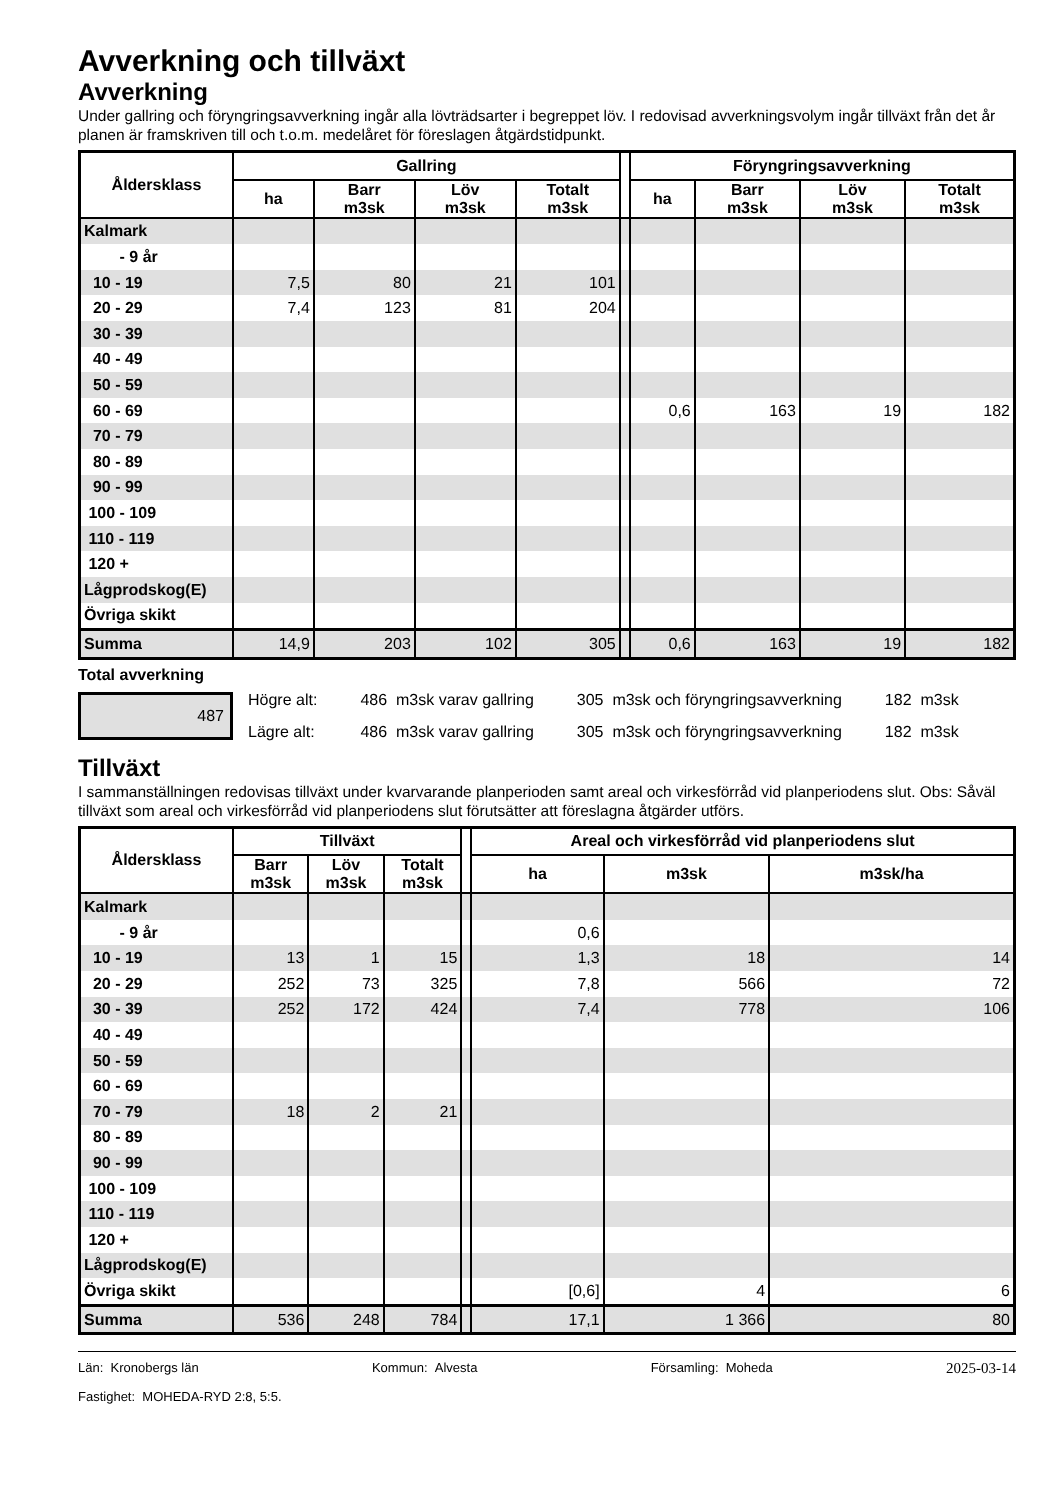Avverkning och tillväxt
Avverkning
Under gallring och föryngringsavverkning ingår alla lövträdsarter i begreppet löv. I redovisad avverkningsvolym ingår tillväxt från det år planen är framskriven till och t.o.m. medelåret för föreslagen åtgärdstidpunkt.
| Åldersklass | Gallring | | | | | Föryngringsavverkning | | | |
| --- | --- | --- | --- | --- | --- | --- | --- | --- | --- |
| | ha | Barr m3sk | Löv m3sk | Totalt m3sk | | ha | Barr m3sk | Löv m3sk | Totalt m3sk |
| Kalmark | | | | | | | | | |
| - 9 år | | | | | | | | | |
| 10 - 19 | 7,5 | 80 | 21 | 101 | | | | | |
| 20 - 29 | 7,4 | 123 | 81 | 204 | | | | | |
| 30 - 39 | | | | | | | | | |
| 40 - 49 | | | | | | | | | |
| 50 - 59 | | | | | | | | | |
| 60 - 69 | | | | | | 0,6 | 163 | 19 | 182 |
| 70 - 79 | | | | | | | | | |
| 80 - 89 | | | | | | | | | |
| 90 - 99 | | | | | | | | | |
| 100 - 109 | | | | | | | | | |
| 110 - 119 | | | | | | | | | |
| 120 + | | | | | | | | | |
| Lågprodskog(E) | | | | | | | | | |
| Övriga skikt | | | | | | | | | |
| Summa | 14,9 | 203 | 102 | 305 | | 0,6 | 163 | 19 | 182 |
Total avverkning
487
| Högre alt: | 486 m3sk varav gallring | 305 m3sk och föryngringsavverkning | 182 m3sk |
| Lägre alt: | 486 m3sk varav gallring | 305 m3sk och föryngringsavverkning | 182 m3sk |
Tillväxt
I sammanställningen redovisas tillväxt under kvarvarande planperioden samt areal och virkesförråd vid planperiodens slut. Obs: Såväl tillväxt som areal och virkesförråd vid planperiodens slut förutsätter att föreslagna åtgärder utförs.
| Åldersklass | Tillväxt | | | | Areal och virkesförråd vid planperiodens slut | | |
| --- | --- | --- | --- | --- | --- | --- | --- |
| | Barr m3sk | Löv m3sk | Totalt m3sk | | ha | m3sk | m3sk/ha |
| Kalmark | | | | | | | |
| - 9 år | | | | | 0,6 | | |
| 10 - 19 | 13 | 1 | 15 | | 1,3 | 18 | 14 |
| 20 - 29 | 252 | 73 | 325 | | 7,8 | 566 | 72 |
| 30 - 39 | 252 | 172 | 424 | | 7,4 | 778 | 106 |
| 40 - 49 | | | | | | | |
| 50 - 59 | | | | | | | |
| 60 - 69 | | | | | | | |
| 70 - 79 | 18 | 2 | 21 | | | | |
| 80 - 89 | | | | | | | |
| 90 - 99 | | | | | | | |
| 100 - 109 | | | | | | | |
| 110 - 119 | | | | | | | |
| 120 + | | | | | | | |
| Lågprodskog(E) | | | | | | | |
| Övriga skikt | | | | | [0,6] | 4 | 6 |
| Summa | 536 | 248 | 784 | | 17,1 | 1 366 | 80 |
Län: Kronobergs län Kommun: Alvesta Församling: Moheda 2025-03-14
Fastighet: MOHEDA-RYD 2:8, 5:5.